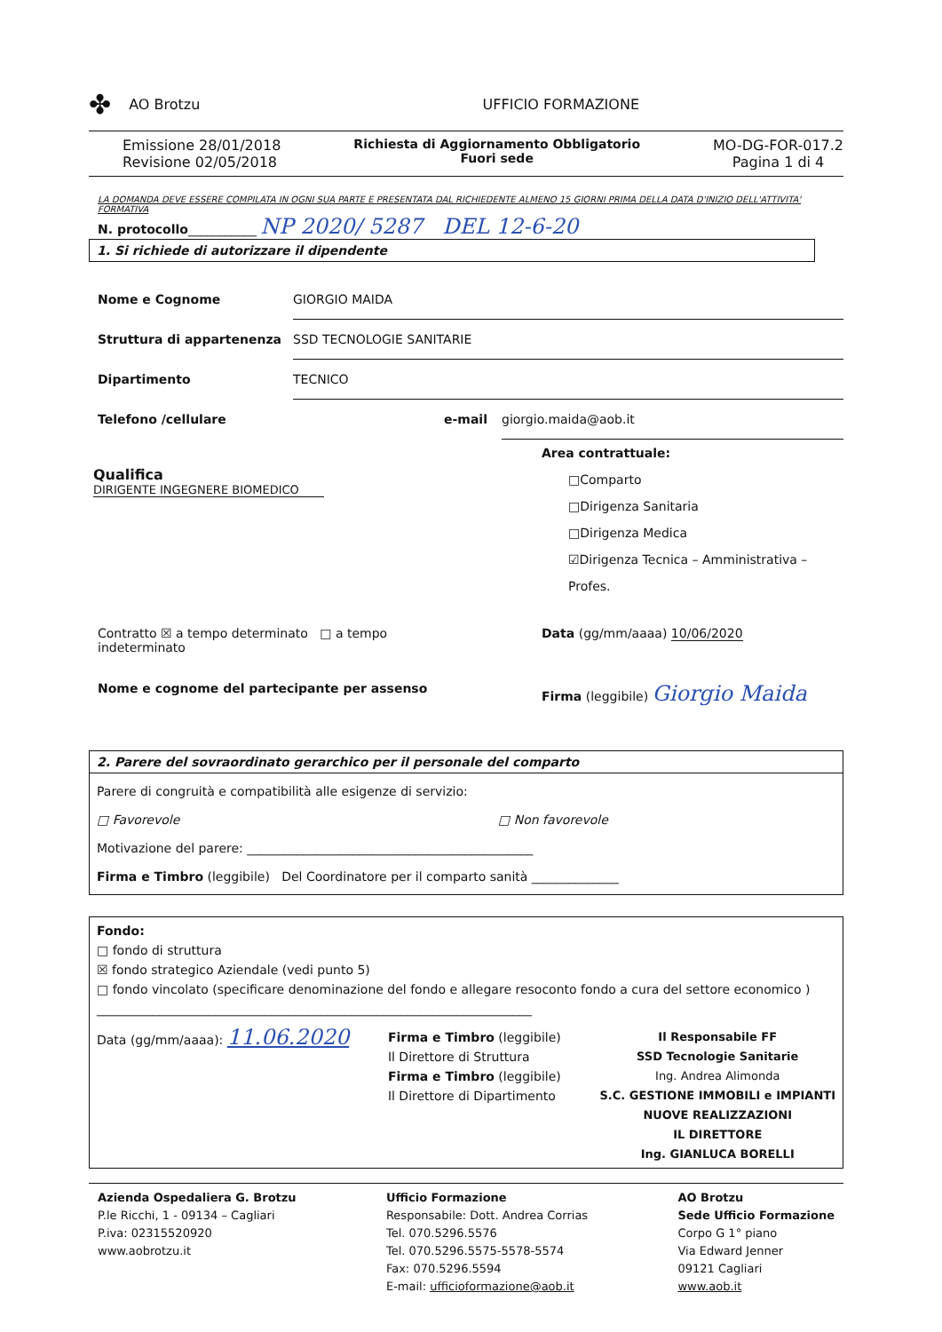✤ AO Brotzu UFFICIO FORMAZIONE
Emissione 28/01/2018
Revisione 02/05/2018
Richiesta di Aggiornamento Obbligatorio
Fuori sede
MO-DG-FOR-017.2
Pagina 1 di 4
LA DOMANDA DEVE ESSERE COMPILATA IN OGNI SUA PARTE E PRESENTATA DAL RICHIEDENTE ALMENO 15 GIORNI PRIMA DELLA DATA D'INIZIO DELL'ATTIVITA' FORMATIVA
N. protocollo___________ NP 2020/ 5287 DEL 12-6-20
1. Si richiede di autorizzare il dipendente
Nome e Cognome GIORGIO MAIDA
Struttura di appartenenza SSD TECNOLOGIE SANITARIE
Dipartimento TECNICO
Telefono /cellulare e-mail giorgio.maida@aob.it
Qualifica
DIRIGENTE INGEGNERE BIOMEDICO
Area contrattuale:
□Comparto
□Dirigenza Sanitaria
□Dirigenza Medica
☑Dirigenza Tecnica – Amministrativa – Profes.
Contratto ☒ a tempo determinato □ a tempo indeterminato
Data (gg/mm/aaaa) 10/06/2020
Nome e cognome del partecipante per assenso
Firma (leggibile) Giorgio Maida
2. Parere del sovraordinato gerarchico per il personale del comparto
Parere di congruità e compatibilità alle esigenze di servizio:
□ Favorevole □ Non favorevole
Motivazione del parere: ______________________________________________
Firma e Timbro (leggibile) Del Coordinatore per il comparto sanità ______________
Fondo:
□ fondo di struttura
☒ fondo strategico Aziendale (vedi punto 5)
□ fondo vincolato (specificare denominazione del fondo e allegare resoconto fondo a cura del settore economico )
______________________________________________________________________
Data (gg/mm/aaaa): 11.06.2020
Firma e Timbro (leggibile)
Il Direttore di Struttura
Firma e Timbro (leggibile)
Il Direttore di Dipartimento
Il Responsabile FF
SSD Tecnologie Sanitarie
Ing. Andrea Alimonda
S.C. GESTIONE IMMOBILI e IMPIANTI
NUOVE REALIZZAZIONI
IL DIRETTORE
Ing. GIANLUCA BORELLI
Azienda Ospedaliera G. Brotzu
P.le Ricchi, 1 - 09134 – Cagliari
P.iva: 02315520920
www.aobrotzu.it
Ufficio Formazione
Responsabile: Dott. Andrea Corrias
Tel. 070.5296.5576
Tel. 070.5296.5575-5578-5574
Fax: 070.5296.5594
E-mail: ufficioformazione@aob.it
AO Brotzu
Sede Ufficio Formazione
Corpo G 1° piano
Via Edward Jenner
09121 Cagliari
www.aob.it